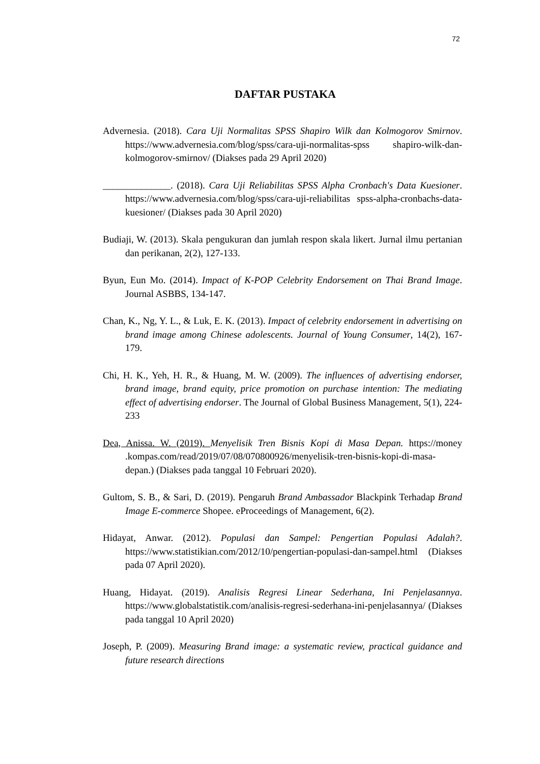72
DAFTAR PUSTAKA
Advernesia. (2018). Cara Uji Normalitas SPSS Shapiro Wilk dan Kolmogorov Smirnov. https://www.advernesia.com/blog/spss/cara-uji-normalitas-spss shapiro-wilk-dan-kolmogorov-smirnov/ (Diakses pada 29 April 2020)
______________. (2018). Cara Uji Reliabilitas SPSS Alpha Cronbach's Data Kuesioner. https://www.advernesia.com/blog/spss/cara-uji-reliabilitas spss-alpha-cronbachs-data-kuesioner/ (Diakses pada 30 April 2020)
Budiaji, W. (2013). Skala pengukuran dan jumlah respon skala likert. Jurnal ilmu pertanian dan perikanan, 2(2), 127-133.
Byun, Eun Mo. (2014). Impact of K-POP Celebrity Endorsement on Thai Brand Image. Journal ASBBS, 134-147.
Chan, K., Ng, Y. L., & Luk, E. K. (2013). Impact of celebrity endorsement in advertising on brand image among Chinese adolescents. Journal of Young Consumer, 14(2), 167-179.
Chi, H. K., Yeh, H. R., & Huang, M. W. (2009). The influences of advertising endorser, brand image, brand equity, price promotion on purchase intention: The mediating effect of advertising endorser. The Journal of Global Business Management, 5(1), 224-233
Dea, Anissa. W. (2019). Menyelisik Tren Bisnis Kopi di Masa Depan. https://money .kompas.com/read/2019/07/08/070800926/menyelisik-tren-bisnis-kopi-di-masa-depan.) (Diakses pada tanggal 10 Februari 2020).
Gultom, S. B., & Sari, D. (2019). Pengaruh Brand Ambassador Blackpink Terhadap Brand Image E-commerce Shopee. eProceedings of Management, 6(2).
Hidayat, Anwar. (2012). Populasi dan Sampel: Pengertian Populasi Adalah?. https://www.statistikian.com/2012/10/pengertian-populasi-dan-sampel.html (Diakses pada 07 April 2020).
Huang, Hidayat. (2019). Analisis Regresi Linear Sederhana, Ini Penjelasannya. https://www.globalstatistik.com/analisis-regresi-sederhana-ini-penjelasannya/ (Diakses pada tanggal 10 April 2020)
Joseph, P. (2009). Measuring Brand image: a systematic review, practical guidance and future research directions